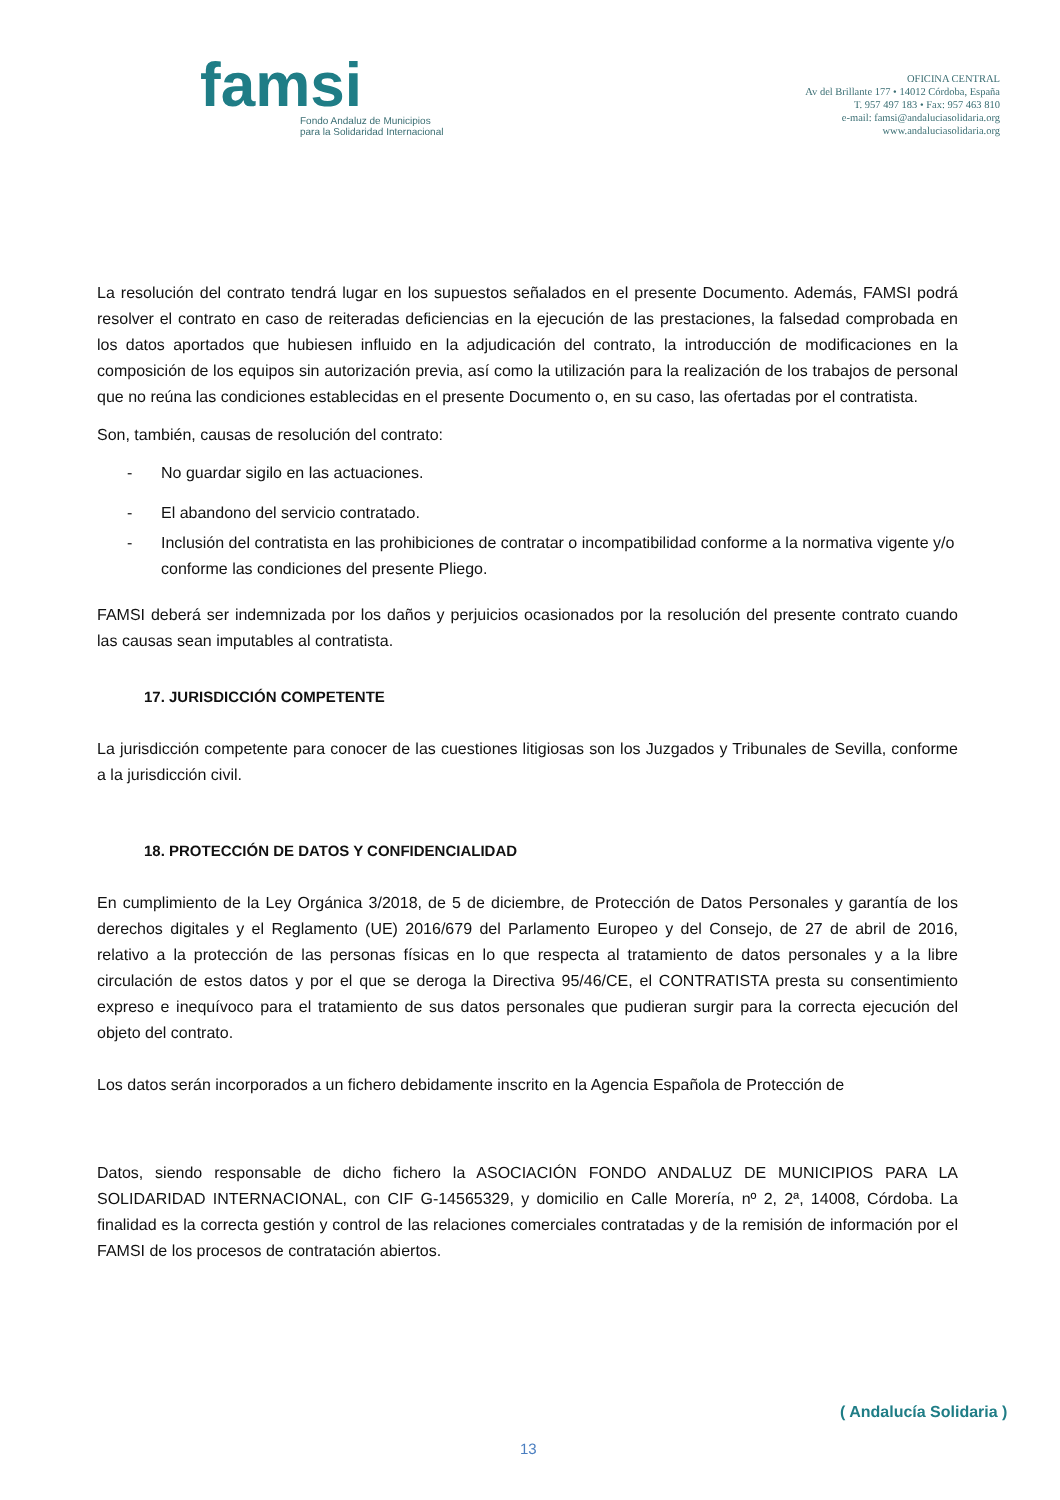famsi
Fondo Andaluz de Municipios
para la Solidaridad Internacional
OFICINA CENTRAL
Av del Brillante 177 • 14012 Córdoba, España
T. 957 497 183 • Fax: 957 463 810
e-mail: famsi@andaluciasolidaria.org
www.andaluciasolidaria.org
La resolución del contrato tendrá lugar en los supuestos señalados en el presente Documento. Además, FAMSI podrá resolver el contrato en caso de reiteradas deficiencias en la ejecución de las prestaciones, la falsedad comprobada en los datos aportados que hubiesen influido en la adjudicación del contrato, la introducción de modificaciones en la composición de los equipos sin autorización previa, así como la utilización para la realización de los trabajos de personal que no reúna las condiciones establecidas en el presente Documento o, en su caso, las ofertadas por el contratista.
Son, también, causas de resolución del contrato:
- No guardar sigilo en las actuaciones.
- El abandono del servicio contratado.
- Inclusión del contratista en las prohibiciones de contratar o incompatibilidad conforme a la normativa vigente y/o conforme las condiciones del presente Pliego.
FAMSI deberá ser indemnizada por los daños y perjuicios ocasionados por la resolución del presente contrato cuando las causas sean imputables al contratista.
17. JURISDICCIÓN COMPETENTE
La jurisdicción competente para conocer de las cuestiones litigiosas son los Juzgados y Tribunales de Sevilla, conforme a la jurisdicción civil.
18. PROTECCIÓN DE DATOS Y CONFIDENCIALIDAD
En cumplimiento de la Ley Orgánica 3/2018, de 5 de diciembre, de Protección de Datos Personales y garantía de los derechos digitales y el Reglamento (UE) 2016/679 del Parlamento Europeo y del Consejo, de 27 de abril de 2016, relativo a la protección de las personas físicas en lo que respecta al tratamiento de datos personales y a la libre circulación de estos datos y por el que se deroga la Directiva 95/46/CE, el CONTRATISTA presta su consentimiento expreso e inequívoco para el tratamiento de sus datos personales que pudieran surgir para la correcta ejecución del objeto del contrato.
Los datos serán incorporados a un fichero debidamente inscrito en la Agencia Española de Protección de
Datos, siendo responsable de dicho fichero la ASOCIACIÓN FONDO ANDALUZ DE MUNICIPIOS PARA LA SOLIDARIDAD INTERNACIONAL, con CIF G-14565329, y domicilio en Calle Morería, nº 2, 2ª, 14008, Córdoba. La finalidad es la correcta gestión y control de las relaciones comerciales contratadas y de la remisión de información por el FAMSI de los procesos de contratación abiertos.
( Andalucía Solidaria )
13